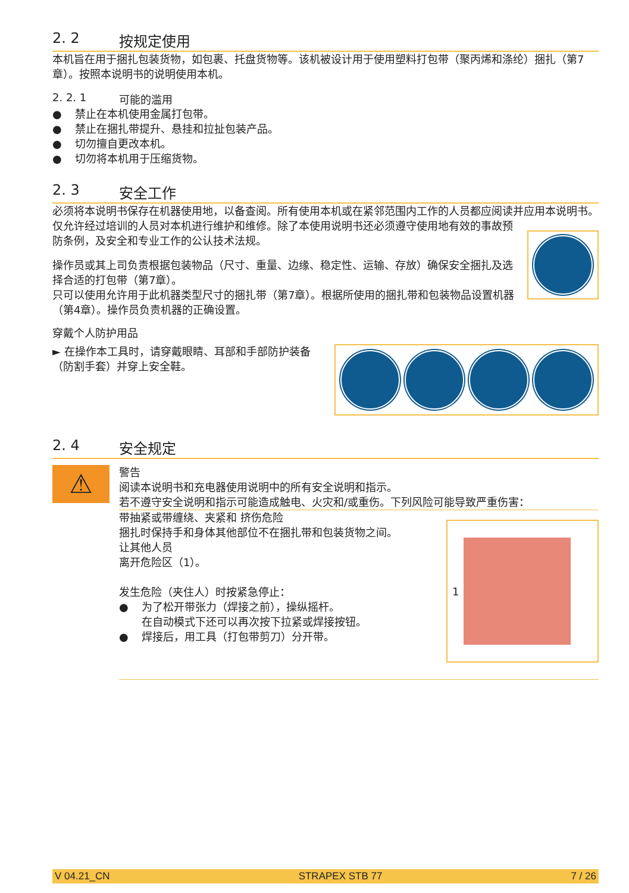2. 2 按规定使用
本机旨在用于捆扎包装货物，如包裹、托盘货物等。该机被设计用于使用塑料打包带（聚丙烯和涤纶）捆扎（第7章）。按照本说明书的说明使用本机。
2. 2. 1 可能的滥用
● 禁止在本机使用金属打包带。
● 禁止在捆扎带提升、悬挂和拉扯包装产品。
● 切勿擅自更改本机。
● 切勿将本机用于压缩货物。
2. 3 安全工作
必须将本说明书保存在机器使用地，以备查阅。所有使用本机或在紧邻范围内工作的人员都应阅读并应用本说明书。
仅允许经过培训的人员对本机进行维护和维修。除了本使用说明书还必须遵守使用地有效的事故预防条例，及安全和专业工作的公认技术法规。
操作员或其上司负责根据包装物品（尺寸、重量、边缘、稳定性、运输、存放）确保安全捆扎及选择合适的打包带（第7章）。
只可以使用允许用于此机器类型尺寸的捆扎带（第7章）。根据所使用的捆扎带和包装物品设置机器（第4章）。操作员负责机器的正确设置。
穿戴个人防护用品
► 在操作本工具时，请穿戴眼睛、耳部和手部防护装备（防割手套）并穿上安全鞋。
2. 4 安全规定
⚠
警告
阅读本说明书和充电器使用说明中的所有安全说明和指示。
若不遵守安全说明和指示可能造成触电、火灾和/或重伤。下列风险可能导致严重伤害：
带抽紧或带缠绕、夹紧和 挤伤危险
捆扎时保持手和身体其他部位不在捆扎带和包装货物之间。
让其他人员
离开危险区（1）。
发生危险（夹住人）时按紧急停止：
● 为了松开带张力（焊接之前），操纵摇杆。
在自动模式下还可以再次按下拉紧或焊接按钮。
● 焊接后，用工具（打包带剪刀）分开带。
1
V 04.21_CN STRAPEX STB 77 7 / 26